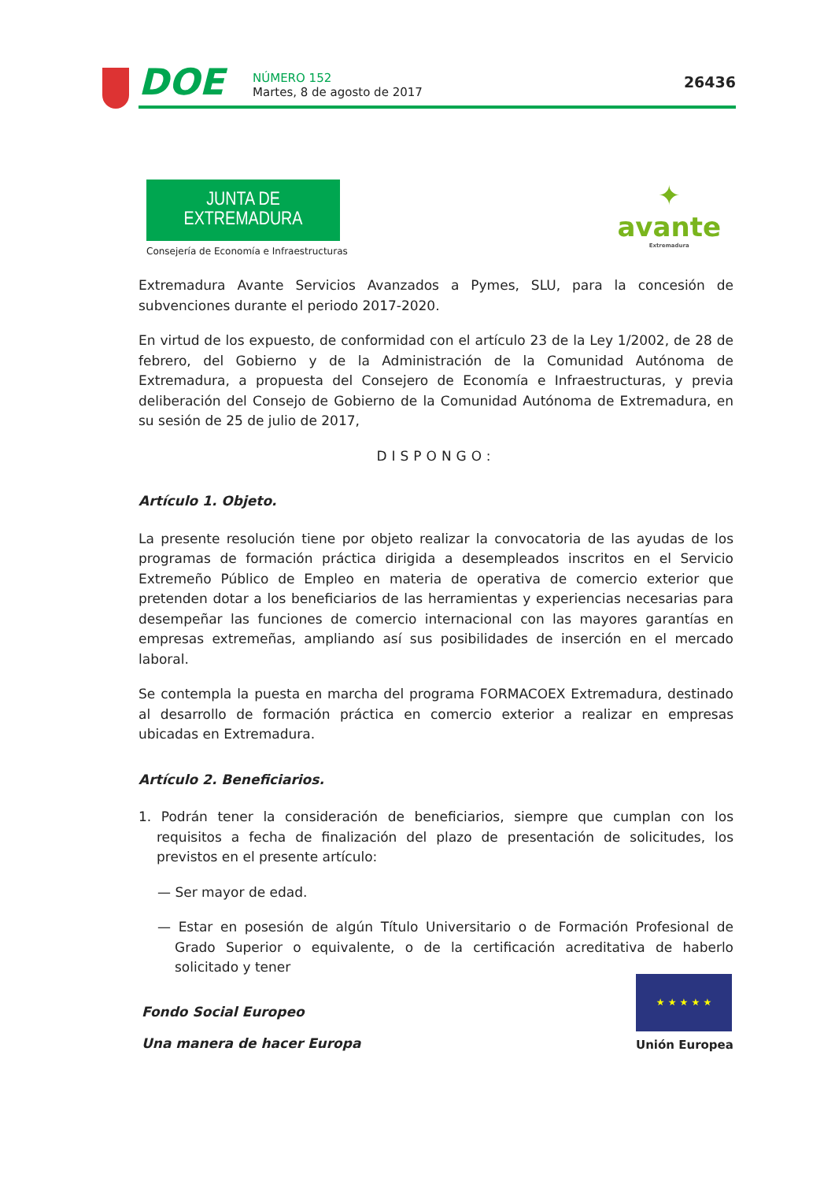DOE
NÚMERO 152
Martes, 8 de agosto de 2017
26436
JUNTA DE EXTREMADURA
Consejería de Economía e Infraestructuras
✦
avante
Extremadura
Extremadura Avante Servicios Avanzados a Pymes, SLU, para la concesión de subvenciones durante el periodo 2017-2020.
En virtud de los expuesto, de conformidad con el artículo 23 de la Ley 1/2002, de 28 de febrero, del Gobierno y de la Administración de la Comunidad Autónoma de Extremadura, a propuesta del Consejero de Economía e Infraestructuras, y previa deliberación del Consejo de Gobierno de la Comunidad Autónoma de Extremadura, en su sesión de 25 de julio de 2017,
DISPONGO:
Artículo 1. Objeto.
La presente resolución tiene por objeto realizar la convocatoria de las ayudas de los programas de formación práctica dirigida a desempleados inscritos en el Servicio Extremeño Público de Empleo en materia de operativa de comercio exterior que pretenden dotar a los beneficiarios de las herramientas y experiencias necesarias para desempeñar las funciones de comercio internacional con las mayores garantías en empresas extremeñas, ampliando así sus posibilidades de inserción en el mercado laboral.
Se contempla la puesta en marcha del programa FORMACOEX Extremadura, destinado al desarrollo de formación práctica en comercio exterior a realizar en empresas ubicadas en Extremadura.
Artículo 2. Beneficiarios.
1. Podrán tener la consideración de beneficiarios, siempre que cumplan con los requisitos a fecha de finalización del plazo de presentación de solicitudes, los previstos en el presente artículo:
— Ser mayor de edad.
— Estar en posesión de algún Título Universitario o de Formación Profesional de Grado Superior o equivalente, o de la certificación acreditativa de haberlo solicitado y tener
Fondo Social Europeo
Una manera de hacer Europa
★ ★ ★ ★ ★
Unión Europea